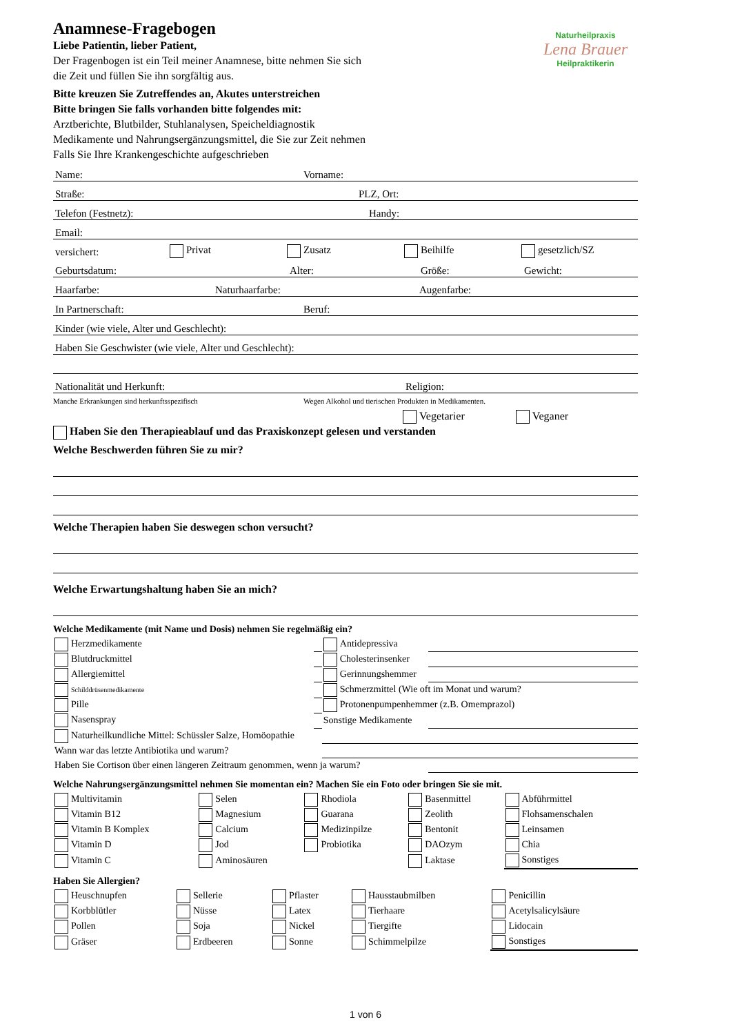Naturheilpraxis
Lena Brauer
Heilpraktikerin
Anamnese-Fragebogen
Liebe Patientin, lieber Patient,
Der Fragenbogen ist ein Teil meiner Anamnese, bitte nehmen Sie sich
die Zeit und füllen Sie ihn sorgfältig aus.
Bitte kreuzen Sie Zutreffendes an, Akutes unterstreichen
Bitte bringen Sie falls vorhanden bitte folgendes mit:
Arztberichte, Blutbilder, Stuhlanalysen, Speicheldiagnostik
Medikamente und Nahrungsergänzungsmittel, die Sie zur Zeit nehmen
Falls Sie Ihre Krankengeschichte aufgeschrieben
Name: Vorname:
Straße: PLZ, Ort:
Telefon (Festnetz): Handy:
Email:
versichert: Privat Zusatz Beihilfe gesetzlich/SZ
Geburtsdatum: Alter: Größe: Gewicht:
Haarfarbe: Naturhaarfarbe: Augenfarbe:
In Partnerschaft: Beruf:
Kinder (wie viele, Alter und Geschlecht):
Haben Sie Geschwister (wie viele, Alter und Geschlecht):
Nationalität und Herkunft: Religion:
Manche Erkrankungen sind herkunftsspezifisch Wegen Alkohol und tierischen Produkten in Medikamenten.
Vegetarier Veganer
Haben Sie den Therapieablauf und das Praxiskonzept gelesen und verstanden
Welche Beschwerden führen Sie zu mir?
Welche Therapien haben Sie deswegen schon versucht?
Welche Erwartungshaltung haben Sie an mich?
Welche Medikamente (mit Name und Dosis) nehmen Sie regelmäßig ein?
| Herzmedikamente | | Antidepressiva | |
| Blutdruckmittel | | Cholesterinsenker | |
| Allergiemittel | | Gerinnungshemmer | |
| Schilddrüsenmedikamente | | Schmerzmittel (Wie oft im Monat und warum? | |
| Pille | | Protonenpumpenhemmer (z.B. Omemprazol) | |
| Nasenspray | | Sonstige Medikamente | |
| Naturheilkundliche Mittel: Schüssler Salze, Homöopathie | | | |
| Wann war das letzte Antibiotika und warum? | | | |
| Haben Sie Cortison über einen längeren Zeitraum genommen, wenn ja warum? | | | |
Welche Nahrungsergänzungsmittel nehmen Sie momentan ein? Machen Sie ein Foto oder bringen Sie sie mit.
| Multivitamin | Selen | Rhodiola | Basenmittel | Abführmittel |
| Vitamin B12 | Magnesium | Guarana | Zeolith | Flohsamenschalen |
| Vitamin B Komplex | Calcium | Medizinpilze | Bentonit | Leinsamen |
| Vitamin D | Jod | Probiotika | DAOzym | Chia |
| Vitamin C | Aminosäuren | | Laktase | Sonstiges |
Haben Sie Allergien?
| Heuschnupfen | Sellerie | Pflaster | Hausstaubmilben | Penicillin |
| Korbblütler | Nüsse | Latex | Tierhaare | Acetylsalicylsäure |
| Pollen | Soja | Nickel | Tiergifte | Lidocain |
| Gräser | Erdbeeren | Sonne | Schimmelpilze | Sonstiges |
1 von 6